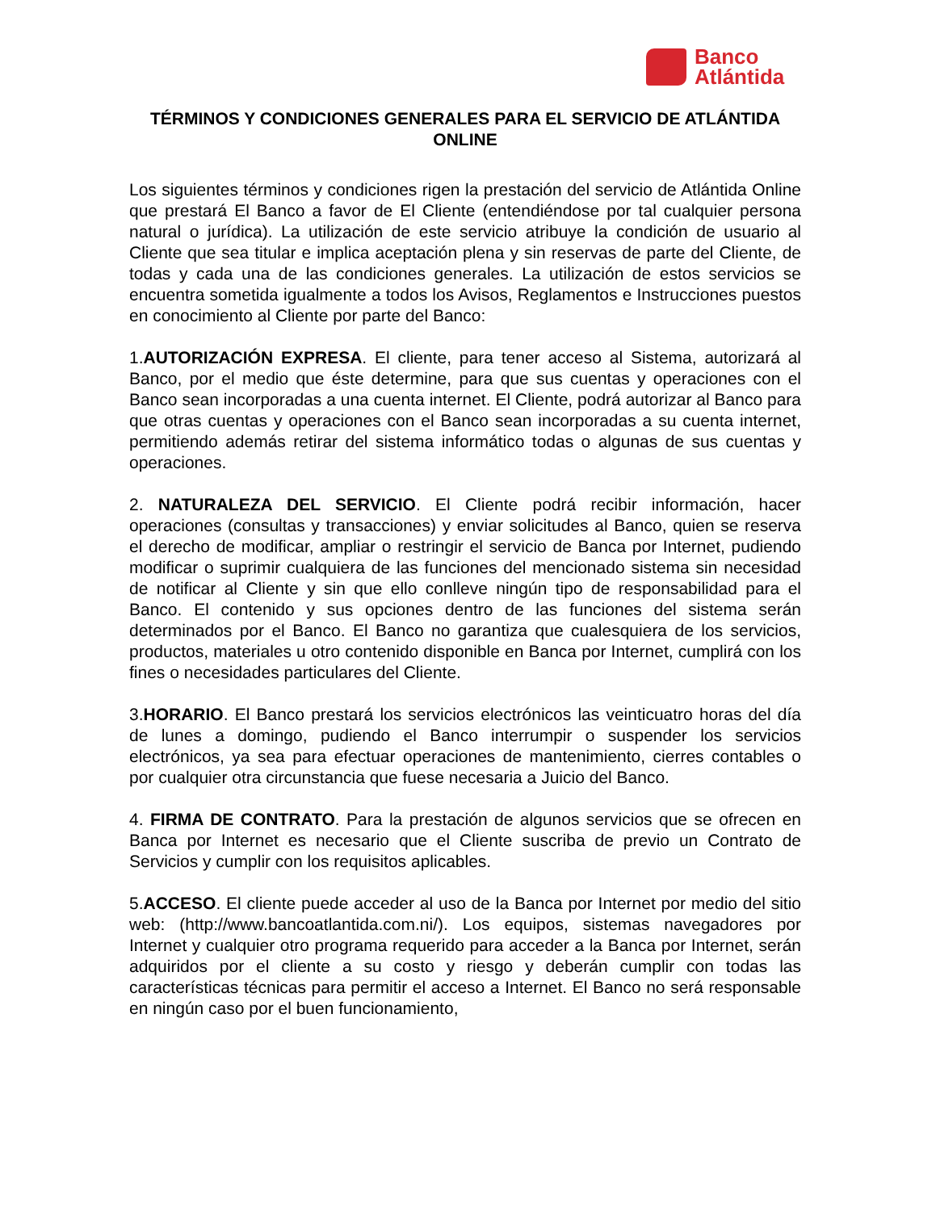Banco
Atlántida
TÉRMINOS Y CONDICIONES GENERALES PARA EL SERVICIO DE ATLÁNTIDA ONLINE
Los siguientes términos y condiciones rigen la prestación del servicio de Atlántida Online que prestará El Banco a favor de El Cliente (entendiéndose por tal cualquier persona natural o jurídica). La utilización de este servicio atribuye la condición de usuario al Cliente que sea titular e implica aceptación plena y sin reservas de parte del Cliente, de todas y cada una de las condiciones generales. La utilización de estos servicios se encuentra sometida igualmente a todos los Avisos, Reglamentos e Instrucciones puestos en conocimiento al Cliente por parte del Banco:
1.AUTORIZACIÓN EXPRESA. El cliente, para tener acceso al Sistema, autorizará al Banco, por el medio que éste determine, para que sus cuentas y operaciones con el Banco sean incorporadas a una cuenta internet. El Cliente, podrá autorizar al Banco para que otras cuentas y operaciones con el Banco sean incorporadas a su cuenta internet, permitiendo además retirar del sistema informático todas o algunas de sus cuentas y operaciones.
2. NATURALEZA DEL SERVICIO. El Cliente podrá recibir información, hacer operaciones (consultas y transacciones) y enviar solicitudes al Banco, quien se reserva el derecho de modificar, ampliar o restringir el servicio de Banca por Internet, pudiendo modificar o suprimir cualquiera de las funciones del mencionado sistema sin necesidad de notificar al Cliente y sin que ello conlleve ningún tipo de responsabilidad para el Banco. El contenido y sus opciones dentro de las funciones del sistema serán determinados por el Banco. El Banco no garantiza que cualesquiera de los servicios, productos, materiales u otro contenido disponible en Banca por Internet, cumplirá con los fines o necesidades particulares del Cliente.
3.HORARIO. El Banco prestará los servicios electrónicos las veinticuatro horas del día de lunes a domingo, pudiendo el Banco interrumpir o suspender los servicios electrónicos, ya sea para efectuar operaciones de mantenimiento, cierres contables o por cualquier otra circunstancia que fuese necesaria a Juicio del Banco.
4. FIRMA DE CONTRATO. Para la prestación de algunos servicios que se ofrecen en Banca por Internet es necesario que el Cliente suscriba de previo un Contrato de Servicios y cumplir con los requisitos aplicables.
5.ACCESO. El cliente puede acceder al uso de la Banca por Internet por medio del sitio web: (http://www.bancoatlantida.com.ni/). Los equipos, sistemas navegadores por Internet y cualquier otro programa requerido para acceder a la Banca por Internet, serán adquiridos por el cliente a su costo y riesgo y deberán cumplir con todas las características técnicas para permitir el acceso a Internet. El Banco no será responsable en ningún caso por el buen funcionamiento,